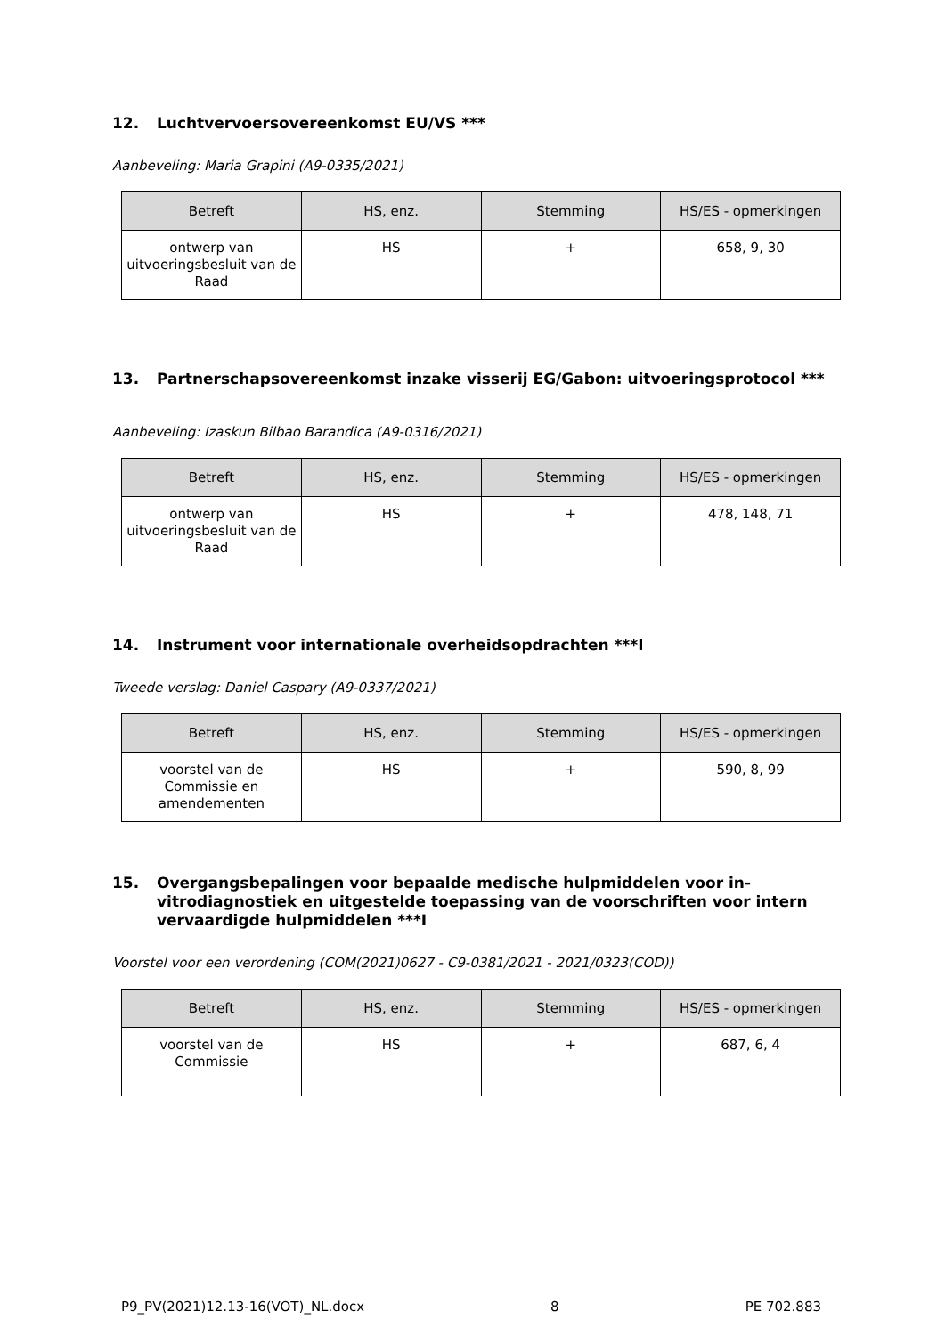12. Luchtvervoersovereenkomst EU/VS ***
Aanbeveling: Maria Grapini (A9-0335/2021)
| Betreft | HS, enz. | Stemming | HS/ES - opmerkingen |
| --- | --- | --- | --- |
| ontwerp van uitvoeringsbesluit van de Raad | HS | + | 658, 9, 30 |
13. Partnerschapsovereenkomst inzake visserij EG/Gabon: uitvoeringsprotocol ***
Aanbeveling: Izaskun Bilbao Barandica (A9-0316/2021)
| Betreft | HS, enz. | Stemming | HS/ES - opmerkingen |
| --- | --- | --- | --- |
| ontwerp van uitvoeringsbesluit van de Raad | HS | + | 478, 148, 71 |
14. Instrument voor internationale overheidsopdrachten ***I
Tweede verslag: Daniel Caspary (A9-0337/2021)
| Betreft | HS, enz. | Stemming | HS/ES - opmerkingen |
| --- | --- | --- | --- |
| voorstel van de Commissie en amendementen | HS | + | 590, 8, 99 |
15. Overgangsbepalingen voor bepaalde medische hulpmiddelen voor in-vitrodiagnostiek en uitgestelde toepassing van de voorschriften voor intern vervaardigde hulpmiddelen ***I
Voorstel voor een verordening (COM(2021)0627 - C9-0381/2021 - 2021/0323(COD))
| Betreft | HS, enz. | Stemming | HS/ES - opmerkingen |
| --- | --- | --- | --- |
| voorstel van de Commissie | HS | + | 687, 6, 4 |
P9_PV(2021)12.13-16(VOT)_NL.docx 8 PE 702.883